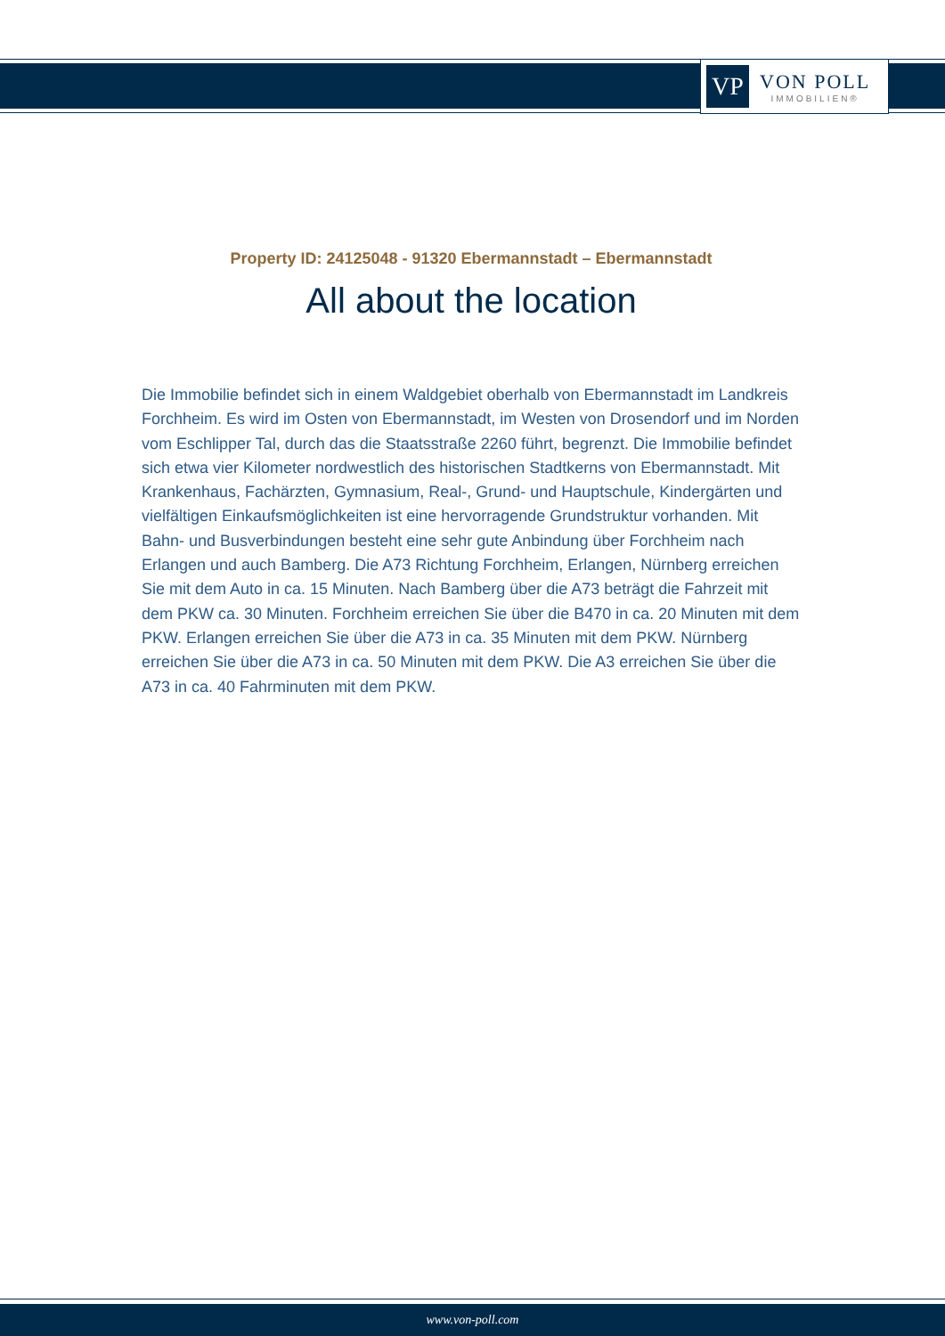VP
VON POLL
IMMOBILIEN®
Property ID: 24125048 - 91320 Ebermannstadt – Ebermannstadt
All about the location
Die Immobilie befindet sich in einem Waldgebiet oberhalb von Ebermannstadt im Landkreis Forchheim. Es wird im Osten von Ebermannstadt, im Westen von Drosendorf und im Norden vom Eschlipper Tal, durch das die Staatsstraße 2260 führt, begrenzt. Die Immobilie befindet sich etwa vier Kilometer nordwestlich des historischen Stadtkerns von Ebermannstadt. Mit Krankenhaus, Fachärzten, Gymnasium, Real-, Grund- und Hauptschule, Kindergärten und vielfältigen Einkaufsmöglichkeiten ist eine hervorragende Grundstruktur vorhanden. Mit Bahn- und Busverbindungen besteht eine sehr gute Anbindung über Forchheim nach Erlangen und auch Bamberg. Die A73 Richtung Forchheim, Erlangen, Nürnberg erreichen Sie mit dem Auto in ca. 15 Minuten. Nach Bamberg über die A73 beträgt die Fahrzeit mit dem PKW ca. 30 Minuten. Forchheim erreichen Sie über die B470 in ca. 20 Minuten mit dem PKW. Erlangen erreichen Sie über die A73 in ca. 35 Minuten mit dem PKW. Nürnberg erreichen Sie über die A73 in ca. 50 Minuten mit dem PKW. Die A3 erreichen Sie über die A73 in ca. 40 Fahrminuten mit dem PKW.
www.von-poll.com